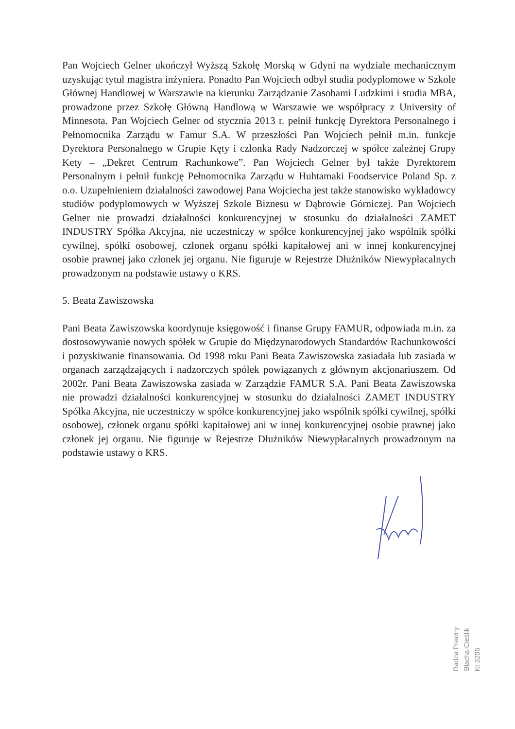Pan Wojciech Gelner ukończył Wyższą Szkołę Morską w Gdyni na wydziale mechanicznym uzyskując tytuł magistra inżyniera. Ponadto Pan Wojciech odbył studia podyplomowe w Szkole Głównej Handlowej w Warszawie na kierunku Zarządzanie Zasobami Ludzkimi i studia MBA, prowadzone przez Szkołę Główną Handlową w Warszawie we współpracy z University of Minnesota. Pan Wojciech Gelner od stycznia 2013 r. pełnił funkcję Dyrektora Personalnego i Pełnomocnika Zarządu w Famur S.A. W przeszłości Pan Wojciech pełnił m.in. funkcje Dyrektora Personalnego w Grupie Kęty i członka Rady Nadzorczej w spółce zależnej Grupy Kety – „Dekret Centrum Rachunkowe”. Pan Wojciech Gelner był także Dyrektorem Personalnym i pełnił funkcję Pełnomocnika Zarządu w Huhtamaki Foodservice Poland Sp. z o.o. Uzupełnieniem działalności zawodowej Pana Wojciecha jest także stanowisko wykładowcy studiów podyplomowych w Wyższej Szkole Biznesu w Dąbrowie Górniczej. Pan Wojciech Gelner nie prowadzi działalności konkurencyjnej w stosunku do działalności ZAMET INDUSTRY Spółka Akcyjna, nie uczestniczy w spółce konkurencyjnej jako wspólnik spółki cywilnej, spółki osobowej, członek organu spółki kapitałowej ani w innej konkurencyjnej osobie prawnej jako członek jej organu. Nie figuruje w Rejestrze Dłużników Niewypłacalnych prowadzonym na podstawie ustawy o KRS.
5. Beata Zawiszowska
Pani Beata Zawiszowska koordynuje księgowość i finanse Grupy FAMUR, odpowiada m.in. za dostosowywanie nowych spółek w Grupie do Międzynarodowych Standardów Rachunkowości i pozyskiwanie finansowania. Od 1998 roku Pani Beata Zawiszowska zasiadała lub zasiada w organach zarządzających i nadzorczych spółek powiązanych z głównym akcjonariuszem. Od 2002r. Pani Beata Zawiszowska zasiada w Zarządzie FAMUR S.A. Pani Beata Zawiszowska nie prowadzi działalności konkurencyjnej w stosunku do działalności ZAMET INDUSTRY Spółka Akcyjna, nie uczestniczy w spółce konkurencyjnej jako wspólnik spółki cywilnej, spółki osobowej, członek organu spółki kapitałowej ani w innej konkurencyjnej osobie prawnej jako członek jej organu. Nie figuruje w Rejestrze Dłużników Niewypłacalnych prowadzonym na podstawie ustawy o KRS.
Radca Prawny Blacha-Cieślik Kt 3206